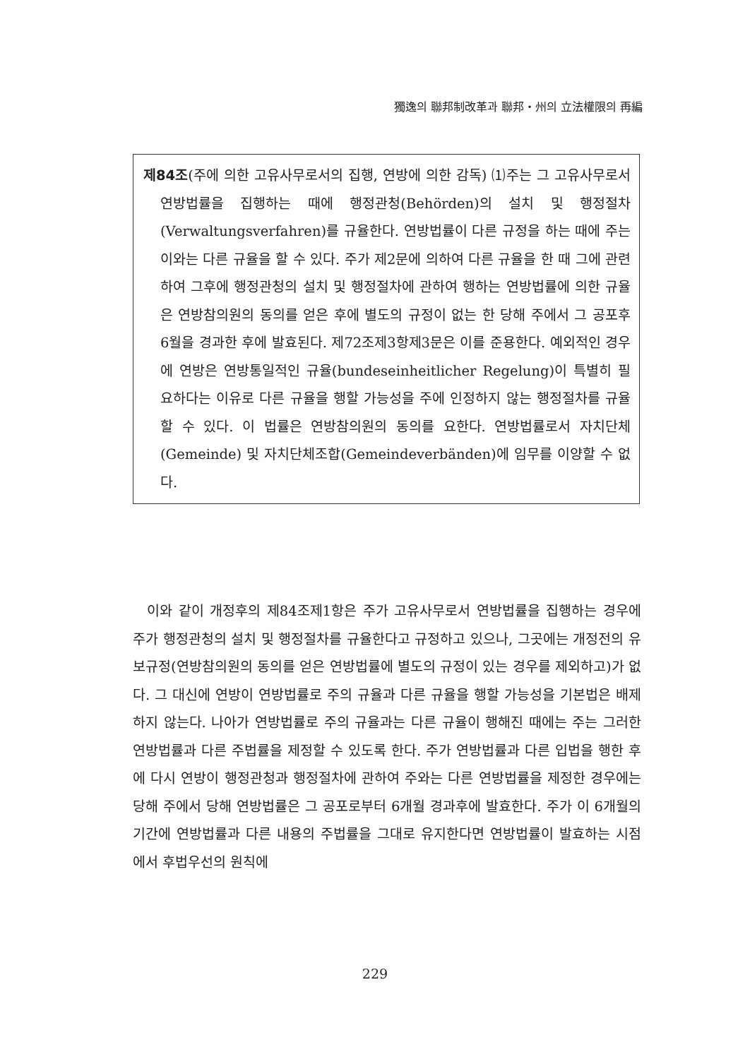獨逸의 聯邦制改革과 聯邦・州의 立法權限의 再編
제84조(주에 의한 고유사무로서의 집행, 연방에 의한 감독) ⑴주는 그 고유사무로서 연방법률을 집행하는 때에 행정관청(Behörden)의 설치 및 행정절차(Verwaltungsverfahren)를 규율한다. 연방법률이 다른 규정을 하는 때에 주는 이와는 다른 규율을 할 수 있다. 주가 제2문에 의하여 다른 규율을 한 때 그에 관련하여 그후에 행정관청의 설치 및 행정절차에 관하여 행하는 연방법률에 의한 규율은 연방참의원의 동의를 얻은 후에 별도의 규정이 없는 한 당해 주에서 그 공포후 6월을 경과한 후에 발효된다. 제72조제3항제3문은 이를 준용한다. 예외적인 경우에 연방은 연방통일적인 규율(bundeseinheitlicher Regelung)이 특별히 필요하다는 이유로 다른 규율을 행할 가능성을 주에 인정하지 않는 행정절차를 규율할 수 있다. 이 법률은 연방참의원의 동의를 요한다. 연방법률로서 자치단체(Gemeinde) 및 자치단체조합(Gemeindeverbänden)에 임무를 이양할 수 없다.
이와 같이 개정후의 제84조제1항은 주가 고유사무로서 연방법률을 집행하는 경우에 주가 행정관청의 설치 및 행정절차를 규율한다고 규정하고 있으나, 그곳에는 개정전의 유보규정(연방참의원의 동의를 얻은 연방법률에 별도의 규정이 있는 경우를 제외하고)가 없다. 그 대신에 연방이 연방법률로 주의 규율과 다른 규율을 행할 가능성을 기본법은 배제하지 않는다. 나아가 연방법률로 주의 규율과는 다른 규율이 행해진 때에는 주는 그러한 연방법률과 다른 주법률을 제정할 수 있도록 한다. 주가 연방법률과 다른 입법을 행한 후에 다시 연방이 행정관청과 행정절차에 관하여 주와는 다른 연방법률을 제정한 경우에는 당해 주에서 당해 연방법률은 그 공포로부터 6개월 경과후에 발효한다. 주가 이 6개월의 기간에 연방법률과 다른 내용의 주법률을 그대로 유지한다면 연방법률이 발효하는 시점에서 후법우선의 원칙에
229